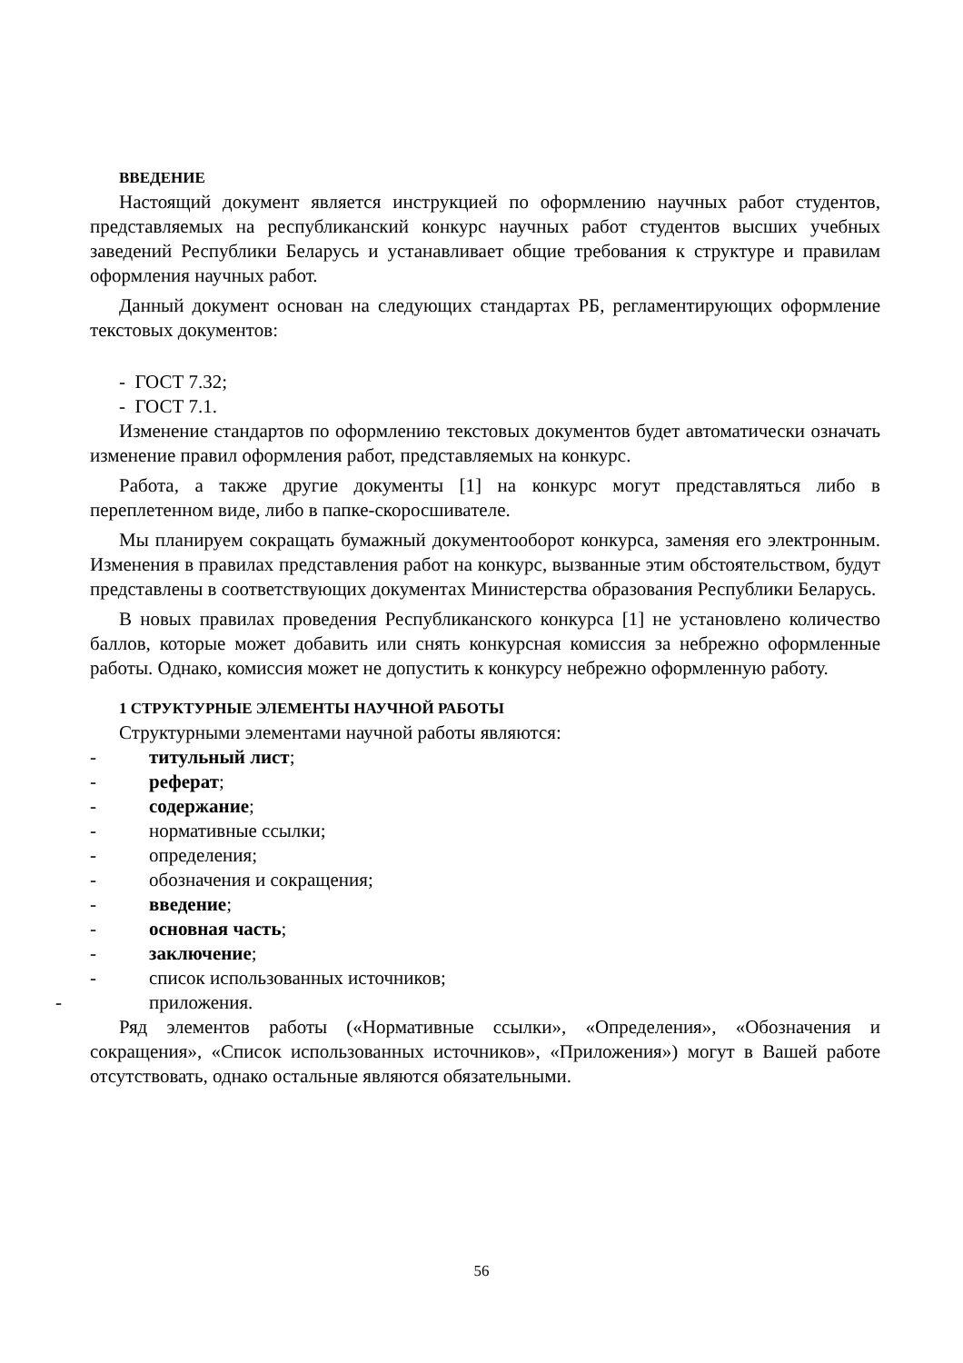ВВЕДЕНИЕ
Настоящий документ является инструкцией по оформлению научных работ студентов, представляемых на республиканский конкурс научных работ студентов высших учебных заведений Республики Беларусь и устанавливает общие требования к структуре и правилам оформления научных работ.
Данный документ основан на следующих стандартах РБ, регламентирующих оформление текстовых документов:
- ГОСТ 7.32;
- ГОСТ 7.1.
Изменение стандартов по оформлению текстовых документов будет автоматически означать изменение правил оформления работ, представляемых на конкурс.
Работа, а также другие документы [1] на конкурс могут представляться либо в переплетенном виде, либо в папке-скоросшивателе.
Мы планируем сокращать бумажный документооборот конкурса, заменяя его электронным. Изменения в правилах представления работ на конкурс, вызванные этим обстоятельством, будут представлены в соответствующих документах Министерства образования Республики Беларусь.
В новых правилах проведения Республиканского конкурса [1] не установлено количество баллов, которые может добавить или снять конкурсная комиссия за небрежно оформленные работы. Однако, комиссия может не допустить к конкурсу небрежно оформленную работу.
1 СТРУКТУРНЫЕ ЭЛЕМЕНТЫ НАУЧНОЙ РАБОТЫ
Структурными элементами научной работы являются:
- титульный лист;
- реферат;
- содержание;
- нормативные ссылки;
- определения;
- обозначения и сокращения;
- введение;
- основная часть;
- заключение;
- список использованных источников;
- приложения.
Ряд элементов работы («Нормативные ссылки», «Определения», «Обозначения и сокращения», «Список использованных источников», «Приложения») могут в Вашей работе отсутствовать, однако остальные являются обязательными.
56